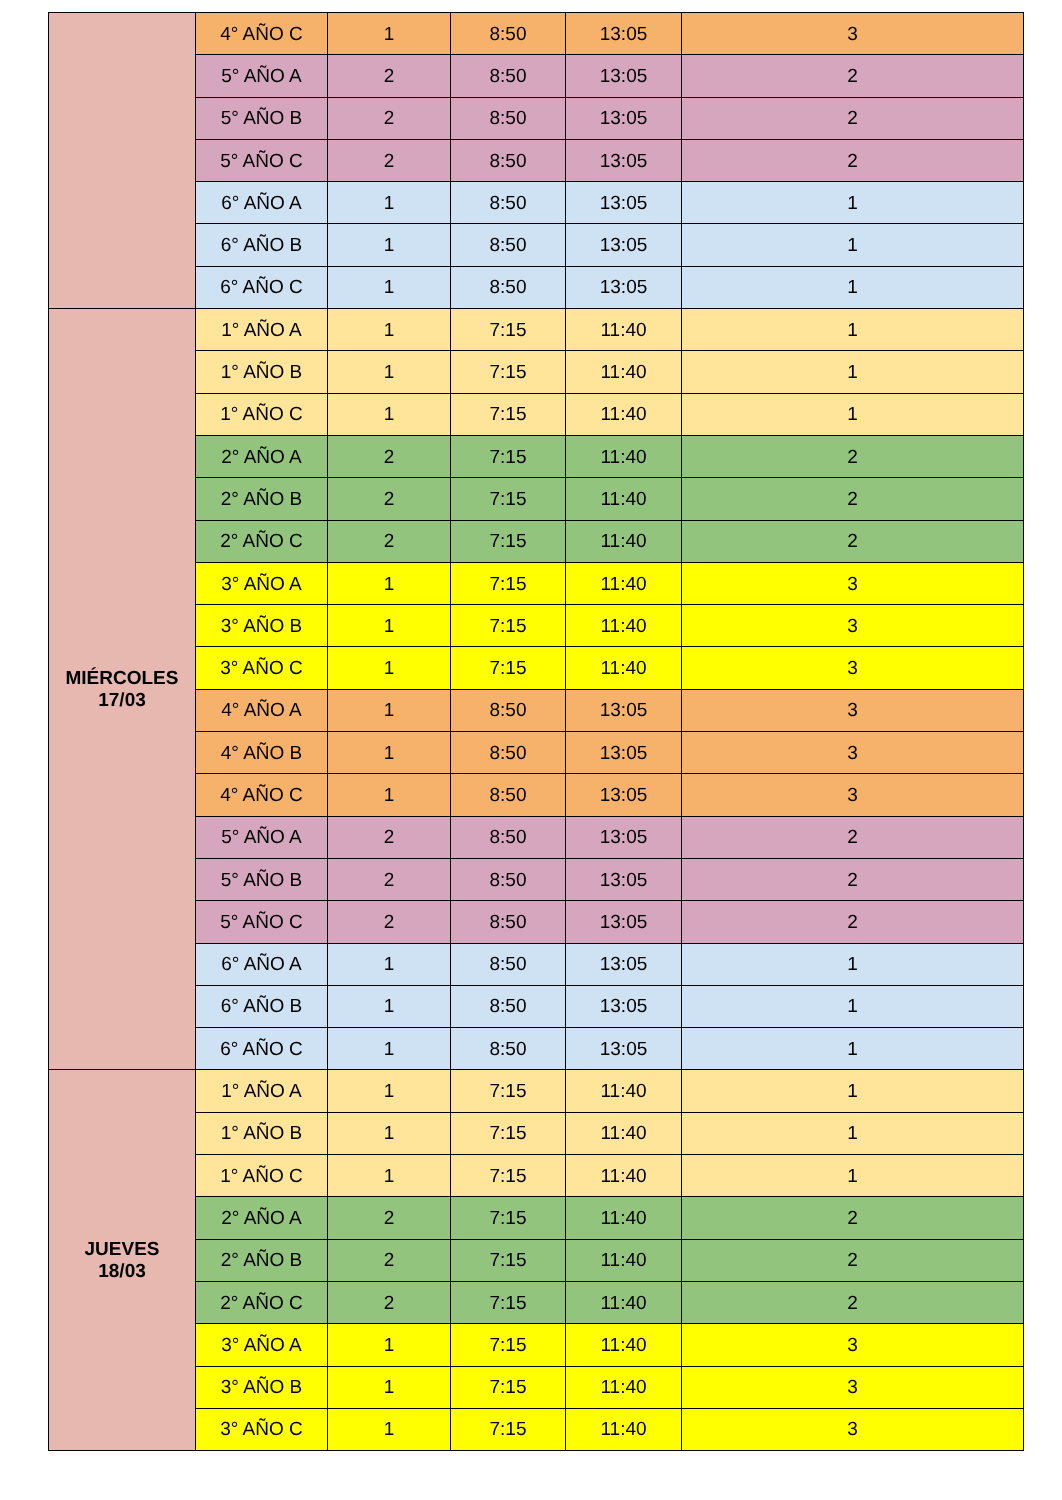| | 4° AÑO C | 1 | 8:50 | 13:05 | 3 |
| | 5° AÑO A | 2 | 8:50 | 13:05 | 2 |
| | 5° AÑO B | 2 | 8:50 | 13:05 | 2 |
| | 5° AÑO C | 2 | 8:50 | 13:05 | 2 |
| | 6° AÑO A | 1 | 8:50 | 13:05 | 1 |
| | 6° AÑO B | 1 | 8:50 | 13:05 | 1 |
| | 6° AÑO C | 1 | 8:50 | 13:05 | 1 |
| MIÉRCOLES 17/03 | 1° AÑO A | 1 | 7:15 | 11:40 | 1 |
| | 1° AÑO B | 1 | 7:15 | 11:40 | 1 |
| | 1° AÑO C | 1 | 7:15 | 11:40 | 1 |
| | 2° AÑO A | 2 | 7:15 | 11:40 | 2 |
| | 2° AÑO B | 2 | 7:15 | 11:40 | 2 |
| | 2° AÑO C | 2 | 7:15 | 11:40 | 2 |
| | 3° AÑO A | 1 | 7:15 | 11:40 | 3 |
| | 3° AÑO B | 1 | 7:15 | 11:40 | 3 |
| | 3° AÑO C | 1 | 7:15 | 11:40 | 3 |
| | 4° AÑO A | 1 | 8:50 | 13:05 | 3 |
| | 4° AÑO B | 1 | 8:50 | 13:05 | 3 |
| | 4° AÑO C | 1 | 8:50 | 13:05 | 3 |
| | 5° AÑO A | 2 | 8:50 | 13:05 | 2 |
| | 5° AÑO B | 2 | 8:50 | 13:05 | 2 |
| | 5° AÑO C | 2 | 8:50 | 13:05 | 2 |
| | 6° AÑO A | 1 | 8:50 | 13:05 | 1 |
| | 6° AÑO B | 1 | 8:50 | 13:05 | 1 |
| | 6° AÑO C | 1 | 8:50 | 13:05 | 1 |
| JUEVES 18/03 | 1° AÑO A | 1 | 7:15 | 11:40 | 1 |
| | 1° AÑO B | 1 | 7:15 | 11:40 | 1 |
| | 1° AÑO C | 1 | 7:15 | 11:40 | 1 |
| | 2° AÑO A | 2 | 7:15 | 11:40 | 2 |
| | 2° AÑO B | 2 | 7:15 | 11:40 | 2 |
| | 2° AÑO C | 2 | 7:15 | 11:40 | 2 |
| | 3° AÑO A | 1 | 7:15 | 11:40 | 3 |
| | 3° AÑO B | 1 | 7:15 | 11:40 | 3 |
| | 3° AÑO C | 1 | 7:15 | 11:40 | 3 |